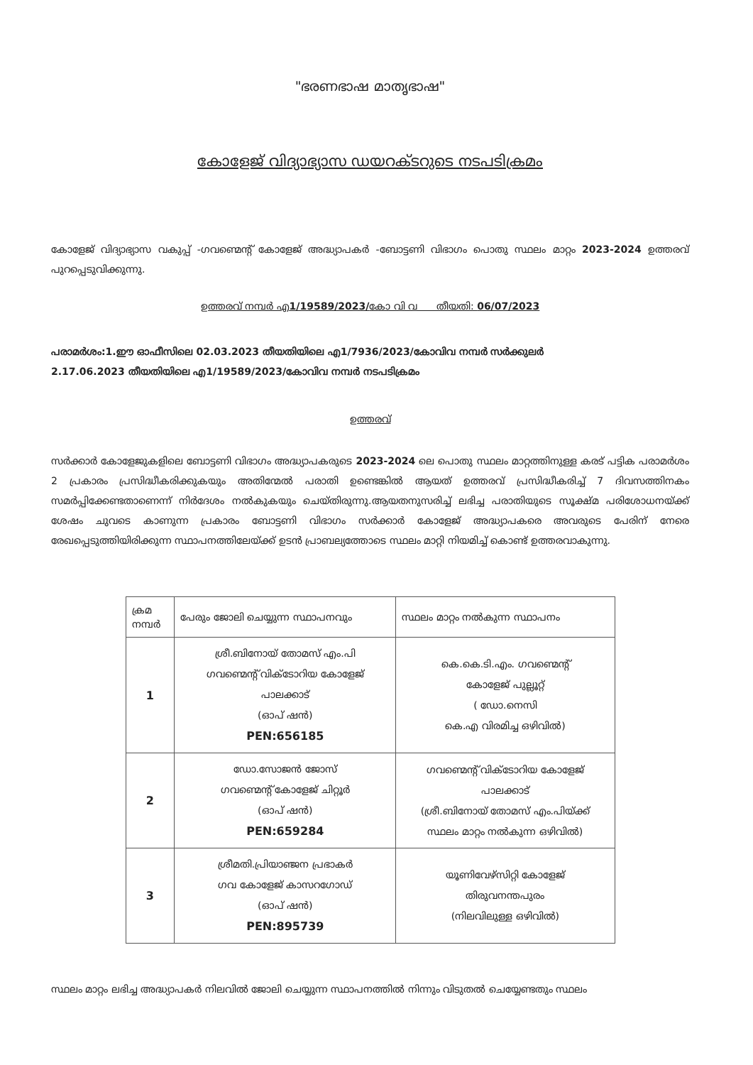"ഭരണഭാഷ മാതൃഭാഷ"
കോളേജ് വിദ്യാഭ്യാസ ഡയറക്ടറുടെ നടപടിക്രമം
കോളേജ് വിദ്യാഭ്യാസ വകുപ്പ് -ഗവണ്മെന്റ് കോളേജ് അദ്ധ്യാപകർ -ബോട്ടണി വിഭാഗം പൊതു സ്ഥലം മാറ്റം 2023-2024 ഉത്തരവ് പുറപ്പെടുവിക്കുന്നു.
ഉത്തരവ് നമ്പർ എ1/19589/2023/കോ വി വ തീയതി: 06/07/2023
പരാമർശം:1.ഈ ഓഫീസിലെ 02.03.2023 തീയതിയിലെ എ1/7936/2023/കോവിവ നമ്പർ സർക്കുലർ
2.17.06.2023 തീയതിയിലെ എ1/19589/2023/കോവിവ നമ്പർ നടപടിക്രമം
ഉത്തരവ്
സർക്കാർ കോളേജുകളിലെ ബോട്ടണി വിഭാഗം അദ്ധ്യാപകരുടെ 2023-2024 ലെ പൊതു സ്ഥലം മാറ്റത്തിനുള്ള കരട് പട്ടിക പരാമർശം 2 പ്രകാരം പ്രസിദ്ധീകരിക്കുകയും അതിന്മേൽ പരാതി ഉണ്ടെങ്കിൽ ആയത് ഉത്തരവ് പ്രസിദ്ധീകരിച്ച് 7 ദിവസത്തിനകം സമർപ്പിക്കേണ്ടതാണെന്ന് നിർദേശം നൽകുകയും ചെയ്തിരുന്നു.ആയതനുസരിച്ച് ലഭിച്ച പരാതിയുടെ സൂക്ഷ്മ പരിശോധനയ്ക്ക് ശേഷം ചുവടെ കാണുന്ന പ്രകാരം ബോട്ടണി വിഭാഗം സർക്കാർ കോളേജ് അദ്ധ്യാപകരെ അവരുടെ പേരിന് നേരെ രേഖപ്പെടുത്തിയിരിക്കുന്ന സ്ഥാപനത്തിലേയ്ക്ക് ഉടൻ പ്രാബല്യത്തോടെ സ്ഥലം മാറ്റി നിയമിച്ച് കൊണ്ട് ഉത്തരവാകുന്നു.
| ക്രമ നമ്പർ | പേരും ജോലി ചെയ്യുന്ന സ്ഥാപനവും | സ്ഥലം മാറ്റം നൽകുന്ന സ്ഥാപനം |
| --- | --- | --- |
| 1 | ശ്രീ.ബിനോയ് തോമസ് എം.പി ഗവണ്മെന്റ് വിക്ടോറിയ കോളേജ് പാലക്കാട് (ഓപ് ഷൻ) PEN:656185 | കെ.കെ.ടി.എം. ഗവണ്മെന്റ് കോളേജ് പുല്ലൂറ്റ് ( ഡോ.നെസി കെ.എ വിരമിച്ച ഒഴിവിൽ) |
| 2 | ഡോ.സോജൻ ജോസ് ഗവണ്മെന്റ് കോളേജ് ചിറ്റൂർ (ഓപ് ഷൻ) PEN:659284 | ഗവണ്മെന്റ് വിക്ടോറിയ കോളേജ് പാലക്കാട് (ശ്രീ.ബിനോയ് തോമസ് എം.പിയ്ക്ക് സ്ഥലം മാറ്റം നൽകുന്ന ഒഴിവിൽ) |
| 3 | ശ്രീമതി.പ്രിയാഞ്ജന പ്രഭാകർ ഗവ കോളേജ് കാസറഗോഡ് (ഓപ് ഷൻ) PEN:895739 | യൂണിവേഴ്സിറ്റി കോളേജ് തിരുവനന്തപുരം (നിലവിലുള്ള ഒഴിവിൽ) |
സ്ഥലം മാറ്റം ലഭിച്ച അദ്ധ്യാപകർ നിലവിൽ ജോലി ചെയ്യുന്ന സ്ഥാപനത്തിൽ നിന്നും വിടുതൽ ചെയ്യേണ്ടതും സ്ഥലം